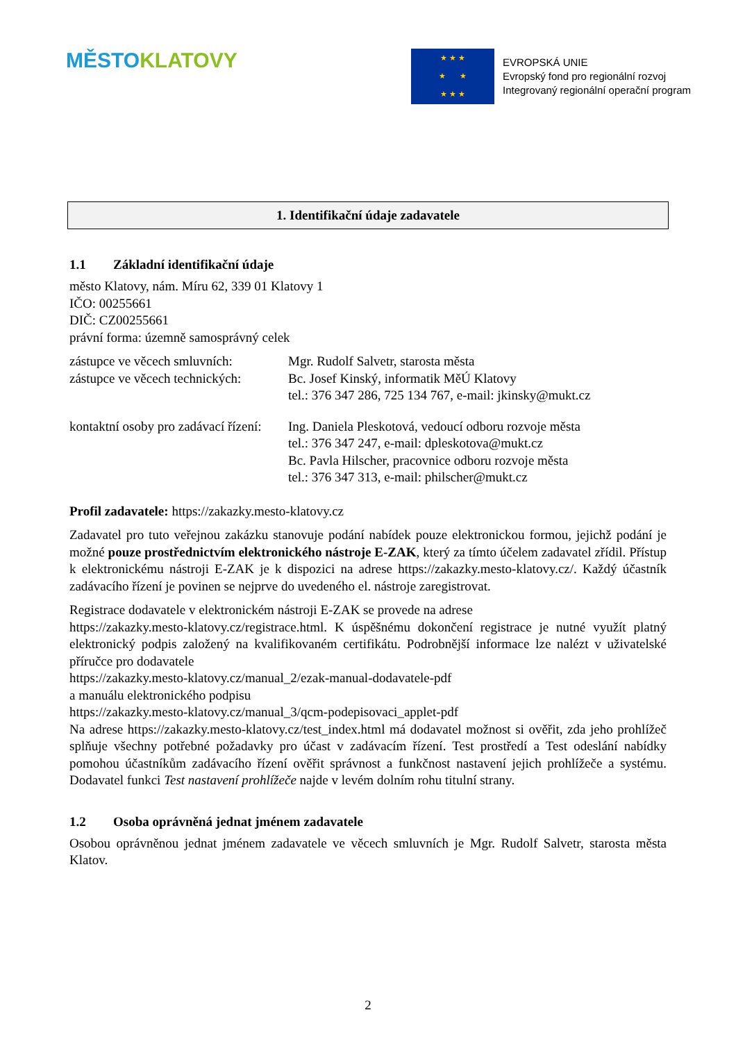MĚSTO KLATOVY
★ ★ ★
★ ★
★ ★ ★
EVROPSKÁ UNIE
Evropský fond pro regionální rozvoj
Integrovaný regionální operační program
1. Identifikační údaje zadavatele
1.1 Základní identifikační údaje
město Klatovy, nám. Míru 62, 339 01 Klatovy 1
IČO: 00255661
DIČ: CZ00255661
právní forma: územně samosprávný celek
zástupce ve věcech smluvních:
Mgr. Rudolf Salvetr, starosta města
zástupce ve věcech technických:
Bc. Josef Kinský, informatik MěÚ Klatovy
tel.: 376 347 286, 725 134 767, e-mail: jkinsky@mukt.cz
kontaktní osoby pro zadávací řízení:
Ing. Daniela Pleskotová, vedoucí odboru rozvoje města
tel.: 376 347 247, e-mail: dpleskotova@mukt.cz
Bc. Pavla Hilscher, pracovnice odboru rozvoje města
tel.: 376 347 313, e-mail: philscher@mukt.cz
Profil zadavatele: https://zakazky.mesto-klatovy.cz
Zadavatel pro tuto veřejnou zakázku stanovuje podání nabídek pouze elektronickou formou, jejichž podání je možné pouze prostřednictvím elektronického nástroje E-ZAK, který za tímto účelem zadavatel zřídil. Přístup k elektronickému nástroji E-ZAK je k dispozici na adrese https://zakazky.mesto-klatovy.cz/. Každý účastník zadávacího řízení je povinen se nejprve do uvedeného el. nástroje zaregistrovat.
Registrace dodavatele v elektronickém nástroji E-ZAK se provede na adrese
https://zakazky.mesto-klatovy.cz/registrace.html. K úspěšnému dokončení registrace je nutné využít platný elektronický podpis založený na kvalifikovaném certifikátu. Podrobnější informace lze nalézt v uživatelské příručce pro dodavatele
https://zakazky.mesto-klatovy.cz/manual_2/ezak-manual-dodavatele-pdf
a manuálu elektronického podpisu
https://zakazky.mesto-klatovy.cz/manual_3/qcm-podepisovaci_applet-pdf
Na adrese https://zakazky.mesto-klatovy.cz/test_index.html má dodavatel možnost si ověřit, zda jeho prohlížeč splňuje všechny potřebné požadavky pro účast v zadávacím řízení. Test prostředí a Test odeslání nabídky pomohou účastníkům zadávacího řízení ověřit správnost a funkčnost nastavení jejich prohlížeče a systému. Dodavatel funkci Test nastavení prohlížeče najde v levém dolním rohu titulní strany.
1.2 Osoba oprávněná jednat jménem zadavatele
Osobou oprávněnou jednat jménem zadavatele ve věcech smluvních je Mgr. Rudolf Salvetr, starosta města Klatov.
2